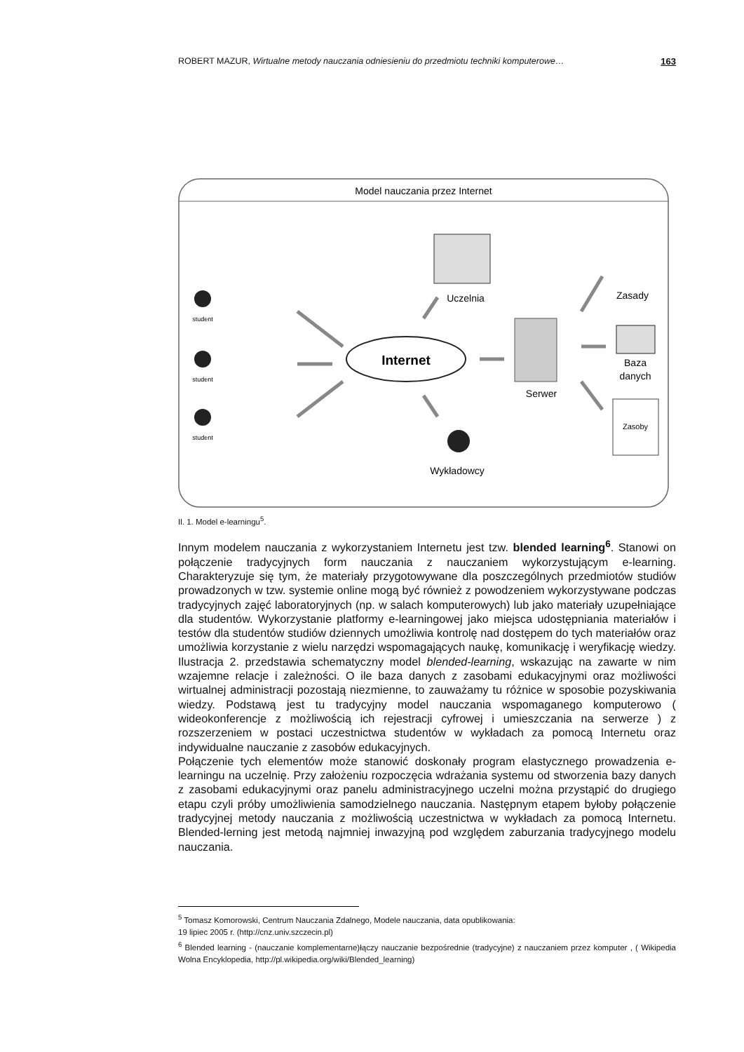ROBERT MAZUR, Wirtualne metody nauczania odniesieniu do przedmiotu techniki komputerowe… 163
Model nauczania przez Internet
student
student
student
Internet
Uczelnia
Serwer
Zasady
Baza
danych
Zasoby
Wykładowcy
Il. 1. Model e-learningu<sup>5</sup>.
Innym modelem nauczania z wykorzystaniem Internetu jest tzw. blended learning<sup>6</sup>. Stanowi on połączenie tradycyjnych form nauczania z nauczaniem wykorzystującym e-learning. Charakteryzuje się tym, że materiały przygotowywane dla poszczególnych przedmiotów studiów prowadzonych w tzw. systemie online mogą być również z powodzeniem wykorzystywane podczas tradycyjnych zajęć laboratoryjnych (np. w salach komputerowych) lub jako materiały uzupełniające dla studentów. Wykorzystanie platformy e-learningowej jako miejsca udostępniania materiałów i testów dla studentów studiów dziennych umożliwia kontrolę nad dostępem do tych materiałów oraz umożliwia korzystanie z wielu narzędzi wspomagających naukę, komunikację i weryfikację wiedzy. Ilustracja 2. przedstawia schematyczny model blended-learning, wskazując na zawarte w nim wzajemne relacje i zależności. O ile baza danych z zasobami edukacyjnymi oraz możliwości wirtualnej administracji pozostają niezmienne, to zauważamy tu różnice w sposobie pozyskiwania wiedzy. Podstawą jest tu tradycyjny model nauczania wspomaganego komputerowo ( wideokonferencje z możliwością ich rejestracji cyfrowej i umieszczania na serwerze ) z rozszerzeniem w postaci uczestnictwa studentów w wykładach za pomocą Internetu oraz indywidualne nauczanie z zasobów edukacyjnych.
Połączenie tych elementów może stanowić doskonały program elastycznego prowadzenia e-learningu na uczelnię. Przy założeniu rozpoczęcia wdrażania systemu od stworzenia bazy danych z zasobami edukacyjnymi oraz panelu administracyjnego uczelni można przystąpić do drugiego etapu czyli próby umożliwienia samodzielnego nauczania. Następnym etapem byłoby połączenie tradycyjnej metody nauczania z możliwością uczestnictwa w wykładach za pomocą Internetu. Blended-lerning jest metodą najmniej inwazyjną pod względem zaburzania tradycyjnego modelu nauczania.
<sup>5</sup> Tomasz Komorowski, Centrum Nauczania Zdalnego, Modele nauczania, data opublikowania:
19 lipiec 2005 r. (http://cnz.univ.szczecin.pl)
<sup>6</sup> Blended learning - (nauczanie komplementarne)łączy nauczanie bezpośrednie (tradycyjne) z nauczaniem przez komputer , ( Wikipedia Wolna Encyklopedia, http://pl.wikipedia.org/wiki/Blended_learning)